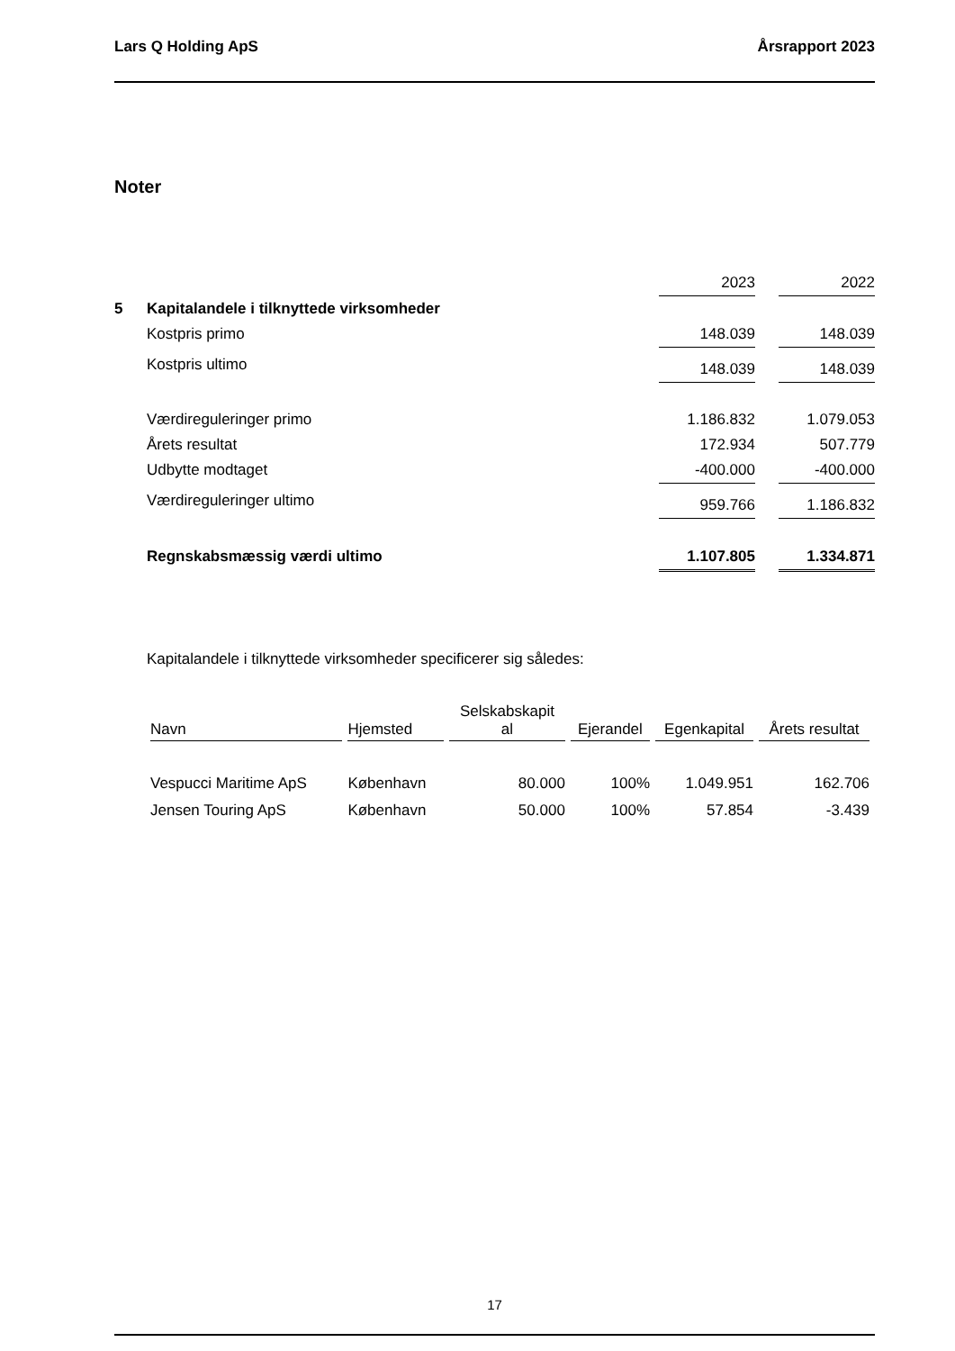Lars Q Holding ApS Årsrapport 2023
Noter
| | | 2023 | | 2022 |
| 5 | Kapitalandele i tilknyttede virksomheder | | | |
| | Kostpris primo | 148.039 | | 148.039 |
| | Kostpris ultimo | 148.039 | | 148.039 |
| | Værdireguleringer primo | 1.186.832 | | 1.079.053 |
| | Årets resultat | 172.934 | | 507.779 |
| | Udbytte modtaget | -400.000 | | -400.000 |
| | Værdireguleringer ultimo | 959.766 | | 1.186.832 |
| | Regnskabsmæssig værdi ultimo | 1.107.805 | | 1.334.871 |
Kapitalandele i tilknyttede virksomheder specificerer sig således:
| Navn | Hjemsted | Selskabskapit al | Ejerandel | Egenkapital | Årets resultat |
| --- | --- | --- | --- | --- | --- |
| Vespucci Maritime ApS | København | 80.000 | 100% | 1.049.951 | 162.706 |
| Jensen Touring ApS | København | 50.000 | 100% | 57.854 | -3.439 |
17